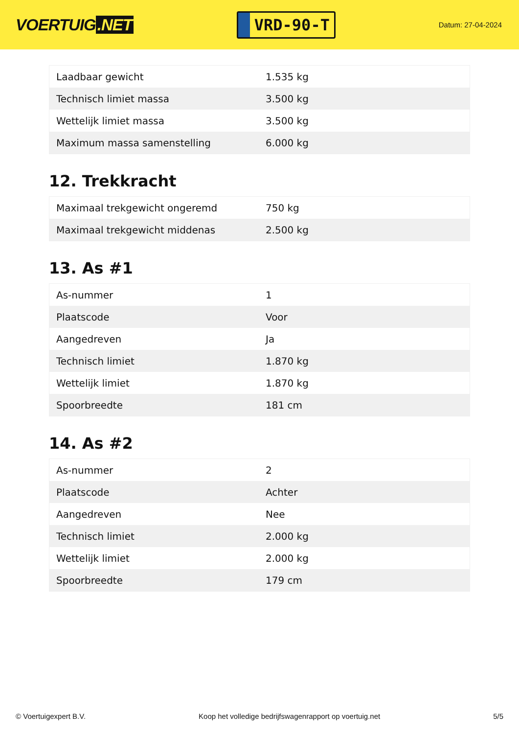VOERTUIG.NET
VRD-90-T
Datum: 27-04-2024
| Laadbaar gewicht | 1.535 kg |
| Technisch limiet massa | 3.500 kg |
| Wettelijk limiet massa | 3.500 kg |
| Maximum massa samenstelling | 6.000 kg |
12. Trekkracht
| Maximaal trekgewicht ongeremd | 750 kg |
| Maximaal trekgewicht middenas | 2.500 kg |
13. As #1
| As-nummer | 1 |
| Plaatscode | Voor |
| Aangedreven | Ja |
| Technisch limiet | 1.870 kg |
| Wettelijk limiet | 1.870 kg |
| Spoorbreedte | 181 cm |
14. As #2
| As-nummer | 2 |
| Plaatscode | Achter |
| Aangedreven | Nee |
| Technisch limiet | 2.000 kg |
| Wettelijk limiet | 2.000 kg |
| Spoorbreedte | 179 cm |
© Voertuigexpert B.V. Koop het volledige bedrijfswagenrapport op voertuig.net 5/5